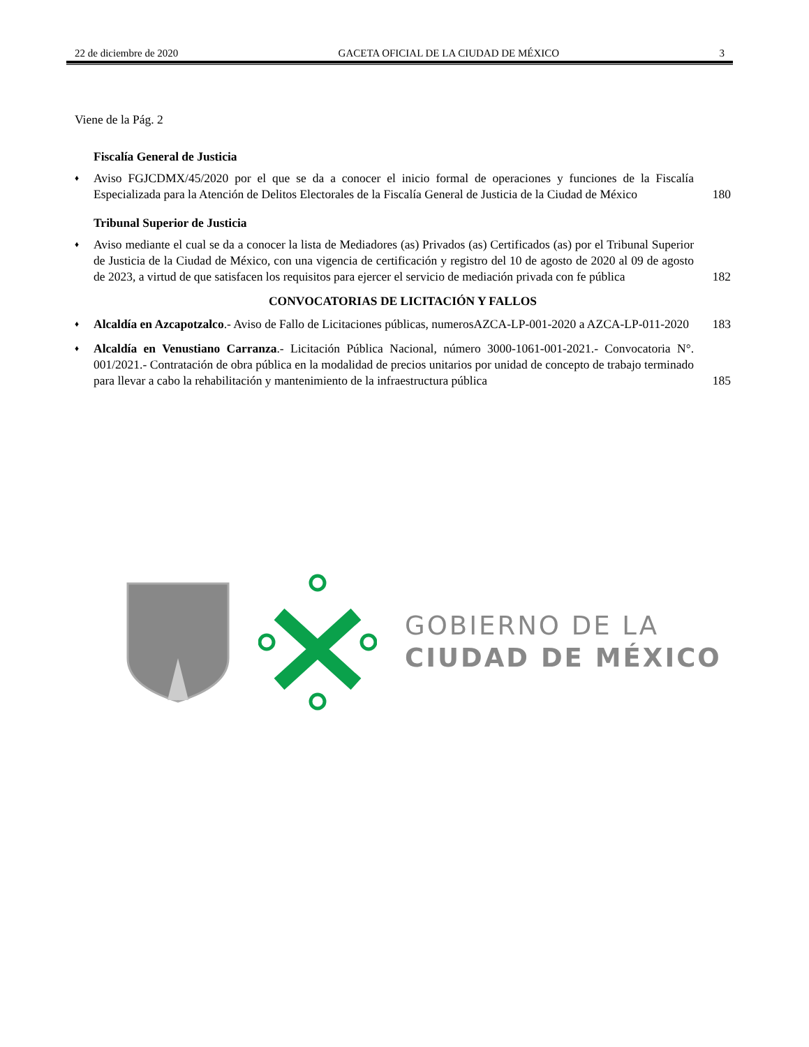22 de diciembre de 2020 GACETA OFICIAL DE LA CIUDAD DE MÉXICO 3
Viene de la Pág. 2
Fiscalía General de Justicia
♦ Aviso FGJCDMX/45/2020 por el que se da a conocer el inicio formal de operaciones y funciones de la Fiscalía Especializada para la Atención de Delitos Electorales de la Fiscalía General de Justicia de la Ciudad de México 180
Tribunal Superior de Justicia
♦ Aviso mediante el cual se da a conocer la lista de Mediadores (as) Privados (as) Certificados (as) por el Tribunal Superior de Justicia de la Ciudad de México, con una vigencia de certificación y registro del 10 de agosto de 2020 al 09 de agosto de 2023, a virtud de que satisfacen los requisitos para ejercer el servicio de mediación privada con fe pública 182
CONVOCATORIAS DE LICITACIÓN Y FALLOS
♦ Alcaldía en Azcapotzalco.- Aviso de Fallo de Licitaciones públicas, numerosAZCA-LP-001-2020 a AZCA-LP-011-2020 183
♦ Alcaldía en Venustiano Carranza.- Licitación Pública Nacional, número 3000-1061-001-2021.- Convocatoria N°. 001/2021.- Contratación de obra pública en la modalidad de precios unitarios por unidad de concepto de trabajo terminado para llevar a cabo la rehabilitación y mantenimiento de la infraestructura pública 185
GOBIERNO DE LA
CIUDAD DE MÉXICO